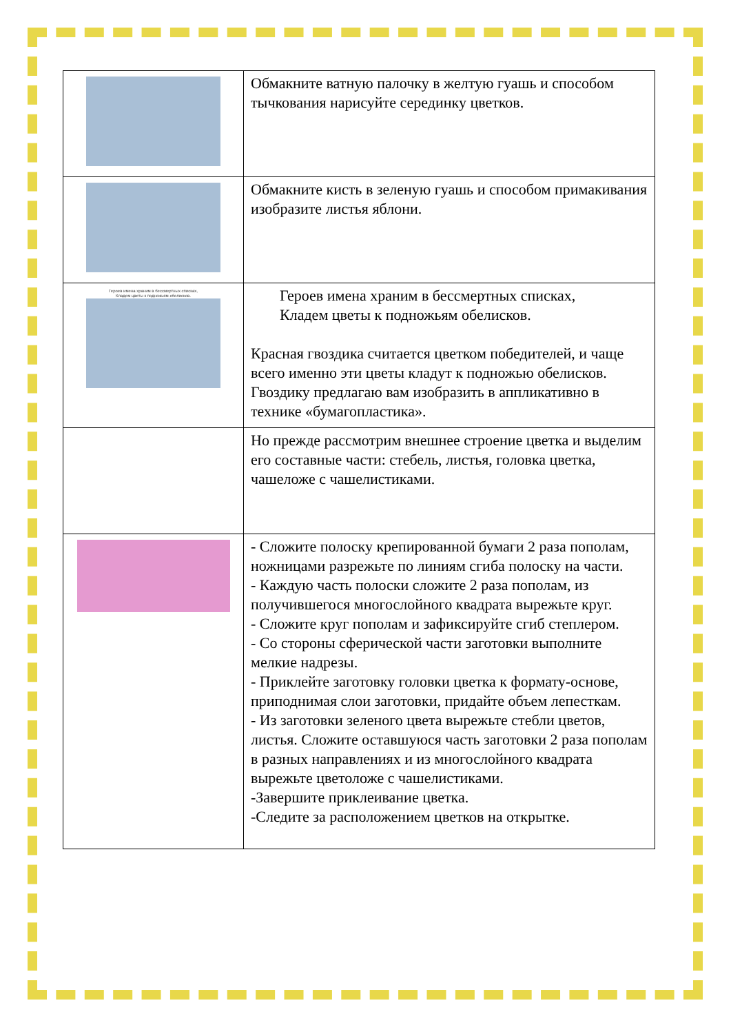| | Обмакните ватную палочку в желтую гуашь и способом тычкования нарисуйте серединку цветков. |
| | Обмакните кисть в зеленую гуашь и способом примакивания изобразите листья яблони. |
| Героев имена храним в бессмертных списках, Кладем цветы к подножьям обелисков. | Героев имена храним в бессмертных списках, Кладем цветы к подножьям обелисков. Красная гвоздика считается цветком победителей, и чаще всего именно эти цветы кладут к подножью обелисков. Гвоздику предлагаю вам изобразить в аппликативно в технике «бумагопластика». |
| | Но прежде рассмотрим внешнее строение цветка и выделим его составные части: стебель, листья, головка цветка, чашеложе с чашелистиками. |
| | - Сложите полоску крепированной бумаги 2 раза пополам, ножницами разрежьте по линиям сгиба полоску на части. - Каждую часть полоски сложите 2 раза пополам, из получившегося многослойного квадрата вырежьте круг. - Сложите круг пополам и зафиксируйте сгиб степлером. - Со стороны сферической части заготовки выполните мелкие надрезы. - Приклейте заготовку головки цветка к формату-основе, приподнимая слои заготовки, придайте объем лепесткам. - Из заготовки зеленого цвета вырежьте стебли цветов, листья. Сложите оставшуюся часть заготовки 2 раза пополам в разных направлениях и из многослойного квадрата вырежьте цветоложе с чашелистиками. -Завершите приклеивание цветка. -Следите за расположением цветков на открытке. |